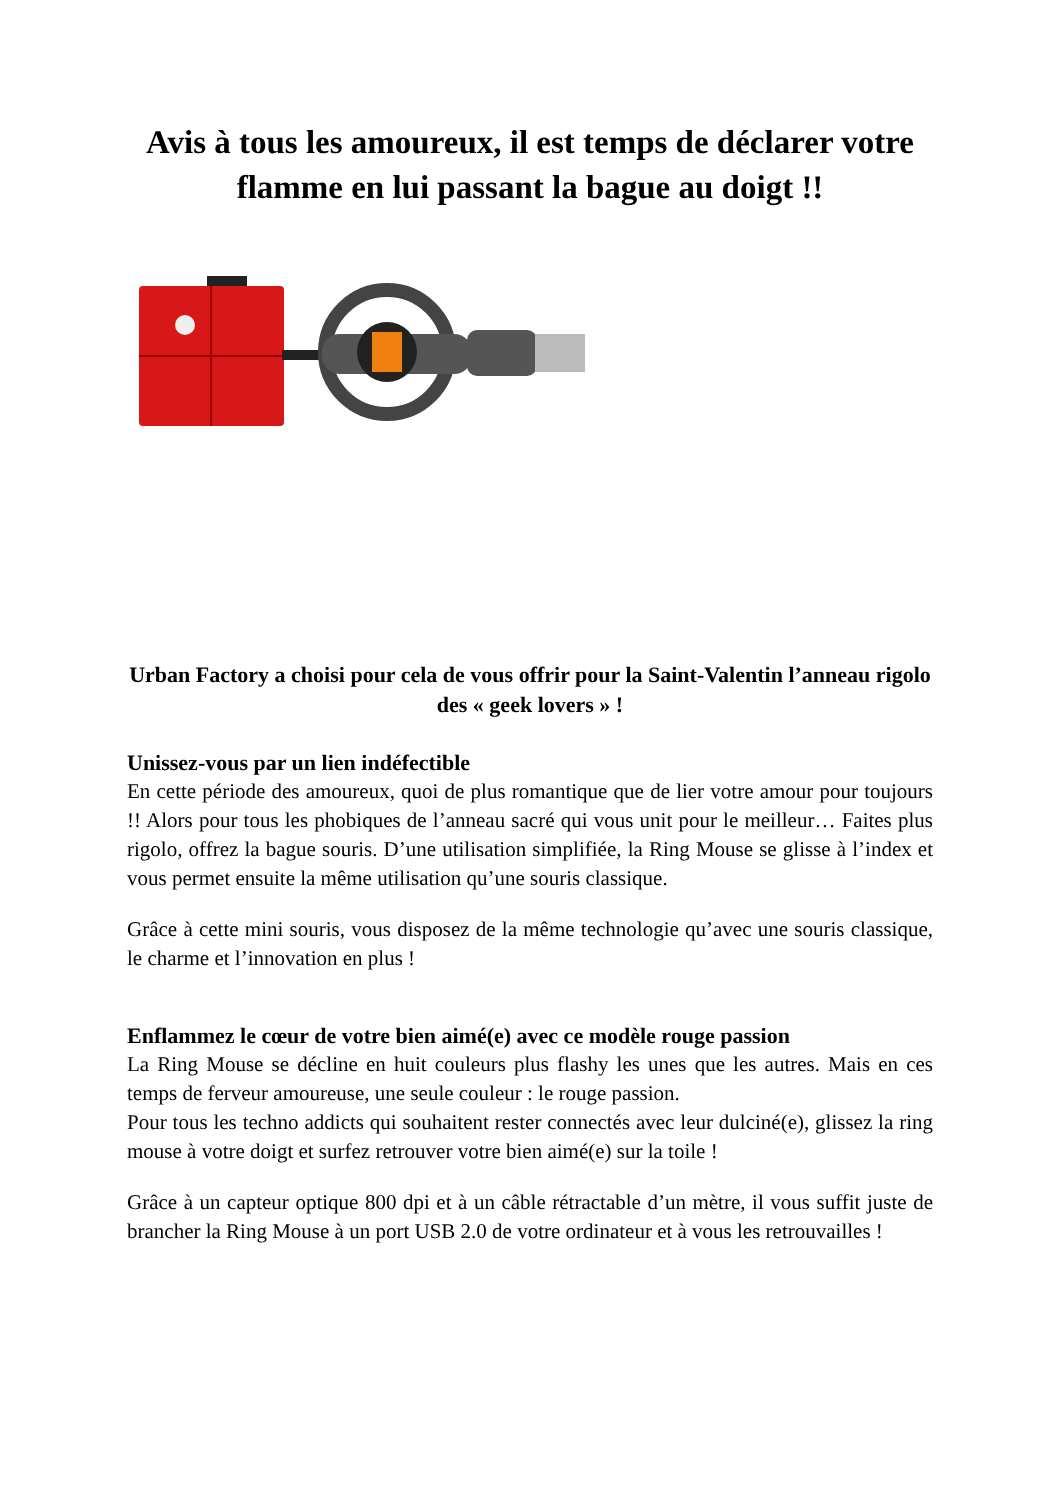Avis à tous les amoureux, il est temps de déclarer votre flamme en lui passant la bague au doigt !!
Urban Factory a choisi pour cela de vous offrir pour la Saint-Valentin l’anneau rigolo des « geek lovers » !
Unissez-vous par un lien indéfectible
En cette période des amoureux, quoi de plus romantique que de lier votre amour pour toujours !! Alors pour tous les phobiques de l’anneau sacré qui vous unit pour le meilleur… Faites plus rigolo, offrez la bague souris. D’une utilisation simplifiée, la Ring Mouse se glisse à l’index et vous permet ensuite la même utilisation qu’une souris classique.
Grâce à cette mini souris, vous disposez de la même technologie qu’avec une souris classique, le charme et l’innovation en plus !
Enflammez le cœur de votre bien aimé(e) avec ce modèle rouge passion
La Ring Mouse se décline en huit couleurs plus flashy les unes que les autres. Mais en ces temps de ferveur amoureuse, une seule couleur : le rouge passion.
Pour tous les techno addicts qui souhaitent rester connectés avec leur dulciné(e), glissez la ring mouse à votre doigt et surfez retrouver votre bien aimé(e) sur la toile !
Grâce à un capteur optique 800 dpi et à un câble rétractable d’un mètre, il vous suffit juste de brancher la Ring Mouse à un port USB 2.0 de votre ordinateur et à vous les retrouvailles !